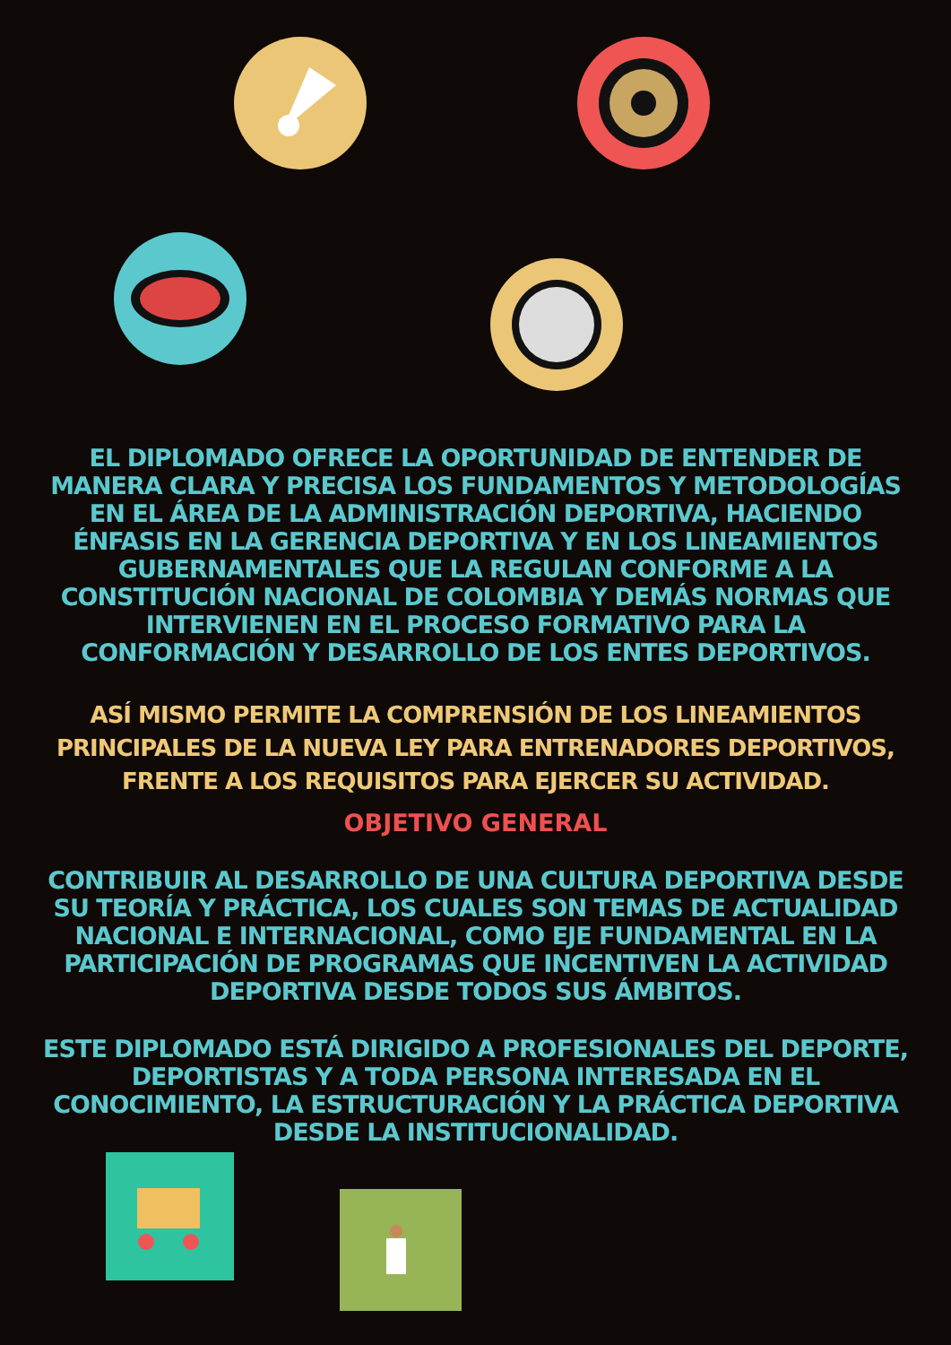EL DIPLOMADO OFRECE LA OPORTUNIDAD DE ENTENDER DE MANERA CLARA Y PRECISA LOS FUNDAMENTOS Y METODOLOGÍAS EN EL ÁREA DE LA ADMINISTRACIÓN DEPORTIVA, HACIENDO ÉNFASIS EN LA GERENCIA DEPORTIVA Y EN LOS LINEAMIENTOS GUBERNAMENTALES QUE LA REGULAN CONFORME A LA CONSTITUCIÓN NACIONAL DE COLOMBIA Y DEMÁS NORMAS QUE INTERVIENEN EN EL PROCESO FORMATIVO PARA LA CONFORMACIÓN Y DESARROLLO DE LOS ENTES DEPORTIVOS.
ASÍ MISMO PERMITE LA COMPRENSIÓN DE LOS LINEAMIENTOS PRINCIPALES DE LA NUEVA LEY PARA ENTRENADORES DEPORTIVOS, FRENTE A LOS REQUISITOS PARA EJERCER SU ACTIVIDAD.
OBJETIVO GENERAL
CONTRIBUIR AL DESARROLLO DE UNA CULTURA DEPORTIVA DESDE SU TEORÍA Y PRÁCTICA, LOS CUALES SON TEMAS DE ACTUALIDAD NACIONAL E INTERNACIONAL, COMO EJE FUNDAMENTAL EN LA PARTICIPACIÓN DE PROGRAMAS QUE INCENTIVEN LA ACTIVIDAD DEPORTIVA DESDE TODOS SUS ÁMBITOS.
ESTE DIPLOMADO ESTÁ DIRIGIDO A PROFESIONALES DEL DEPORTE, DEPORTISTAS Y A TODA PERSONA INTERESADA EN EL CONOCIMIENTO, LA ESTRUCTURACIÓN Y LA PRÁCTICA DEPORTIVA DESDE LA INSTITUCIONALIDAD.